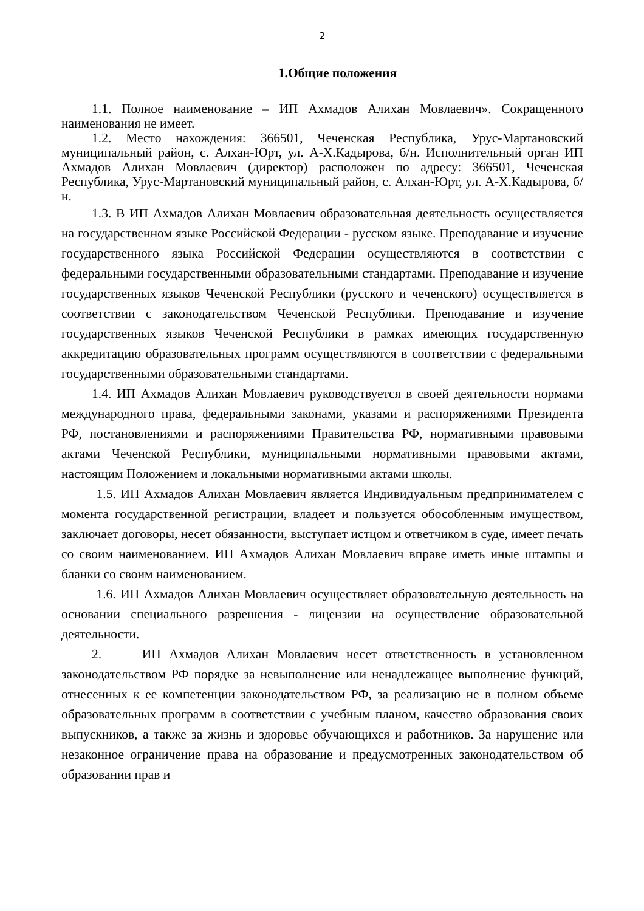2
1.Общие положения
1.1. Полное наименование – ИП Ахмадов Алихан Мовлаевич». Сокращенного наименования не имеет.
1.2. Место нахождения: 366501, Чеченская Республика, Урус-Мартановский муниципальный район, с. Алхан-Юрт, ул. А-Х.Кадырова, б/н. Исполнительный орган ИП Ахмадов Алихан Мовлаевич (директор) расположен по адресу: 366501, Чеченская Республика, Урус-Мартановский муниципальный район, с. Алхан-Юрт, ул. А-Х.Кадырова, б/н.
1.3. В ИП Ахмадов Алихан Мовлаевич образовательная деятельность осуществляется на государственном языке Российской Федерации - русском языке. Преподавание и изучение государственного языка Российской Федерации осуществляются в соответствии с федеральными государственными образовательными стандартами. Преподавание и изучение государственных языков Чеченской Республики (русского и чеченского) осуществляется в соответствии с законодательством Чеченской Республики. Преподавание и изучение государственных языков Чеченской Республики в рамках имеющих государственную аккредитацию образовательных программ осуществляются в соответствии с федеральными государственными образовательными стандартами.
1.4. ИП Ахмадов Алихан Мовлаевич руководствуется в своей деятельности нормами международного права, федеральными законами, указами и распоряжениями Президента РФ, постановлениями и распоряжениями Правительства РФ, нормативными правовыми актами Чеченской Республики, муниципальными нормативными правовыми актами, настоящим Положением и локальными нормативными актами школы.
1.5. ИП Ахмадов Алихан Мовлаевич является Индивидуальным предпринимателем с момента государственной регистрации, владеет и пользуется обособленным имуществом, заключает договоры, несет обязанности, выступает истцом и ответчиком в суде, имеет печать со своим наименованием. ИП Ахмадов Алихан Мовлаевич вправе иметь иные штампы и бланки со своим наименованием.
1.6. ИП Ахмадов Алихан Мовлаевич осуществляет образовательную деятельность на основании специального разрешения - лицензии на осуществление образовательной деятельности.
2. ИП Ахмадов Алихан Мовлаевич несет ответственность в установленном законодательством РФ порядке за невыполнение или ненадлежащее выполнение функций, отнесенных к ее компетенции законодательством РФ, за реализацию не в полном объеме образовательных программ в соответствии с учебным планом, качество образования своих выпускников, а также за жизнь и здоровье обучающихся и работников. За нарушение или незаконное ограничение права на образование и предусмотренных законодательством об образовании прав и